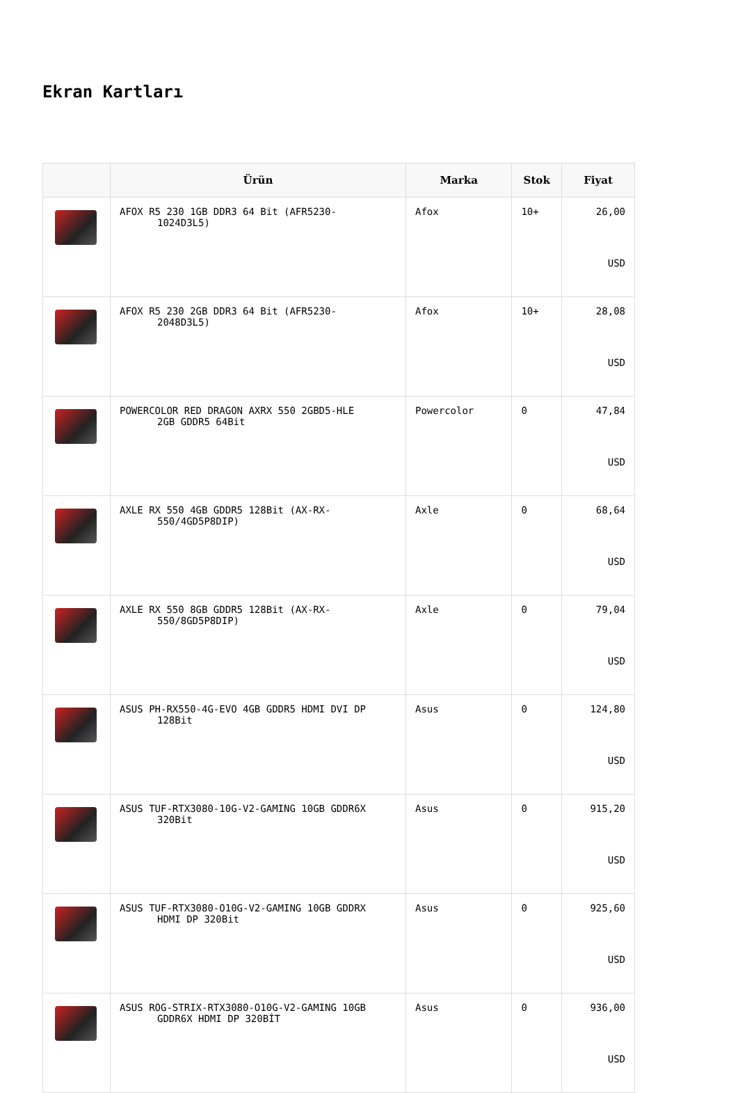Ekran Kartları
| | Ürün | Marka | Stok | Fiyat |
| --- | --- | --- | --- | --- |
| | AFOX R5 230 1GB DDR3 64 Bit (AFR5230- 1024D3L5) | Afox | 10+ | 26,00 USD |
| | AFOX R5 230 2GB DDR3 64 Bit (AFR5230- 2048D3L5) | Afox | 10+ | 28,08 USD |
| | POWERCOLOR RED DRAGON AXRX 550 2GBD5-HLE 2GB GDDR5 64Bit | Powercolor | 0 | 47,84 USD |
| | AXLE RX 550 4GB GDDR5 128Bit (AX-RX- 550/4GD5P8DIP) | Axle | 0 | 68,64 USD |
| | AXLE RX 550 8GB GDDR5 128Bit (AX-RX- 550/8GD5P8DIP) | Axle | 0 | 79,04 USD |
| | ASUS PH-RX550-4G-EVO 4GB GDDR5 HDMI DVI DP 128Bit | Asus | 0 | 124,80 USD |
| | ASUS TUF-RTX3080-10G-V2-GAMING 10GB GDDR6X 320Bit | Asus | 0 | 915,20 USD |
| | ASUS TUF-RTX3080-O10G-V2-GAMING 10GB GDDRX HDMI DP 320Bit | Asus | 0 | 925,60 USD |
| | ASUS ROG-STRIX-RTX3080-O10G-V2-GAMING 10GB GDDR6X HDMI DP 320BİT | Asus | 0 | 936,00 USD |